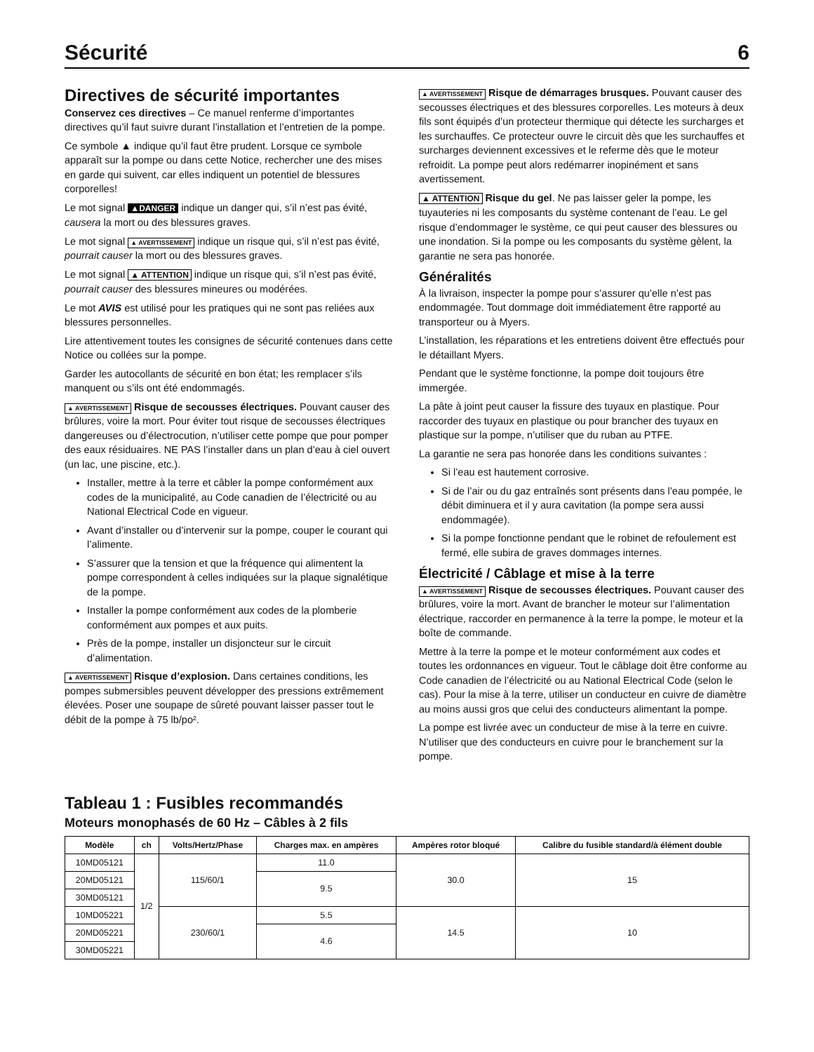Sécurité 6
Directives de sécurité importantes
Conservez ces directives – Ce manuel renferme d’importantes directives qu’il faut suivre durant l’installation et l’entretien de la pompe.
Ce symbole ▲ indique qu’il faut être prudent. Lorsque ce symbole apparaît sur la pompe ou dans cette Notice, rechercher une des mises en garde qui suivent, car elles indiquent un potentiel de blessures corporelles!
Le mot signal ▲DANGER indique un danger qui, s’il n’est pas évité, causera la mort ou des blessures graves.
Le mot signal ▲ AVERTISSEMENT indique un risque qui, s’il n’est pas évité, pourrait causer la mort ou des blessures graves.
Le mot signal ▲ ATTENTION indique un risque qui, s’il n’est pas évité, pourrait causer des blessures mineures ou modérées.
Le mot AVIS est utilisé pour les pratiques qui ne sont pas reliées aux blessures personnelles.
Lire attentivement toutes les consignes de sécurité contenues dans cette Notice ou collées sur la pompe.
Garder les autocollants de sécurité en bon état; les remplacer s’ils manquent ou s’ils ont été endommagés.
▲ AVERTISSEMENT Risque de secousses électriques. Pouvant causer des brûlures, voire la mort. Pour éviter tout risque de secousses électriques dangereuses ou d’électrocution, n’utiliser cette pompe que pour pomper des eaux résiduaires. NE PAS l’installer dans un plan d’eau à ciel ouvert (un lac, une piscine, etc.).
Installer, mettre à la terre et câbler la pompe conformément aux codes de la municipalité, au Code canadien de l’électricité ou au National Electrical Code en vigueur.
Avant d’installer ou d’intervenir sur la pompe, couper le courant qui l’alimente.
S’assurer que la tension et que la fréquence qui alimentent la pompe correspondent à celles indiquées sur la plaque signalétique de la pompe.
Installer la pompe conformément aux codes de la plomberie conformément aux pompes et aux puits.
Près de la pompe, installer un disjoncteur sur le circuit d’alimentation.
▲ AVERTISSEMENT Risque d’explosion. Dans certaines conditions, les pompes submersibles peuvent développer des pressions extrêmement élevées. Poser une soupape de sûreté pouvant laisser passer tout le débit de la pompe à 75 lb/po².
▲ AVERTISSEMENT Risque de démarrages brusques. Pouvant causer des secousses électriques et des blessures corporelles. Les moteurs à deux fils sont équipés d’un protecteur thermique qui détecte les surcharges et les surchauffes. Ce protecteur ouvre le circuit dès que les surchauffes et surcharges deviennent excessives et le referme dès que le moteur refroidit. La pompe peut alors redémarrer inopinément et sans avertissement.
▲ ATTENTION Risque du gel. Ne pas laisser geler la pompe, les tuyauteries ni les composants du système contenant de l’eau. Le gel risque d’endommager le système, ce qui peut causer des blessures ou une inondation. Si la pompe ou les composants du système gèlent, la garantie ne sera pas honorée.
Généralités
À la livraison, inspecter la pompe pour s’assurer qu’elle n’est pas endommagée. Tout dommage doit immédiatement être rapporté au transporteur ou à Myers.
L’installation, les réparations et les entretiens doivent être effectués pour le détaillant Myers.
Pendant que le système fonctionne, la pompe doit toujours être immergée.
La pâte à joint peut causer la fissure des tuyaux en plastique. Pour raccorder des tuyaux en plastique ou pour brancher des tuyaux en plastique sur la pompe, n’utiliser que du ruban au PTFE.
La garantie ne sera pas honorée dans les conditions suivantes :
Si l’eau est hautement corrosive.
Si de l’air ou du gaz entraînés sont présents dans l’eau pompée, le débit diminuera et il y aura cavitation (la pompe sera aussi endommagée).
Si la pompe fonctionne pendant que le robinet de refoulement est fermé, elle subira de graves dommages internes.
Électricité / Câblage et mise à la terre
▲ AVERTISSEMENT Risque de secousses électriques. Pouvant causer des brûlures, voire la mort. Avant de brancher le moteur sur l’alimentation électrique, raccorder en permanence à la terre la pompe, le moteur et la boîte de commande.
Mettre à la terre la pompe et le moteur conformément aux codes et toutes les ordonnances en vigueur. Tout le câblage doit être conforme au Code canadien de l’électricité ou au National Electrical Code (selon le cas). Pour la mise à la terre, utiliser un conducteur en cuivre de diamètre au moins aussi gros que celui des conducteurs alimentant la pompe.
La pompe est livrée avec un conducteur de mise à la terre en cuivre. N’utiliser que des conducteurs en cuivre pour le branchement sur la pompe.
Tableau 1 : Fusibles recommandés
Moteurs monophasés de 60 Hz – Câbles à 2 fils
| Modèle | ch | Volts/Hertz/Phase | Charges max. en ampères | Ampères rotor bloqué | Calibre du fusible standard/à élément double |
| --- | --- | --- | --- | --- | --- |
| 10MD05121 | 1/2 | 115/60/1 | 11.0 | 30.0 | 15 |
| 20MD05121 | | | 9.5 | | |
| 30MD05121 | | | | | |
| 10MD05221 | | 230/60/1 | 5.5 | 14.5 | 10 |
| 20MD05221 | | | 4.6 | | |
| 30MD05221 | | | | | |